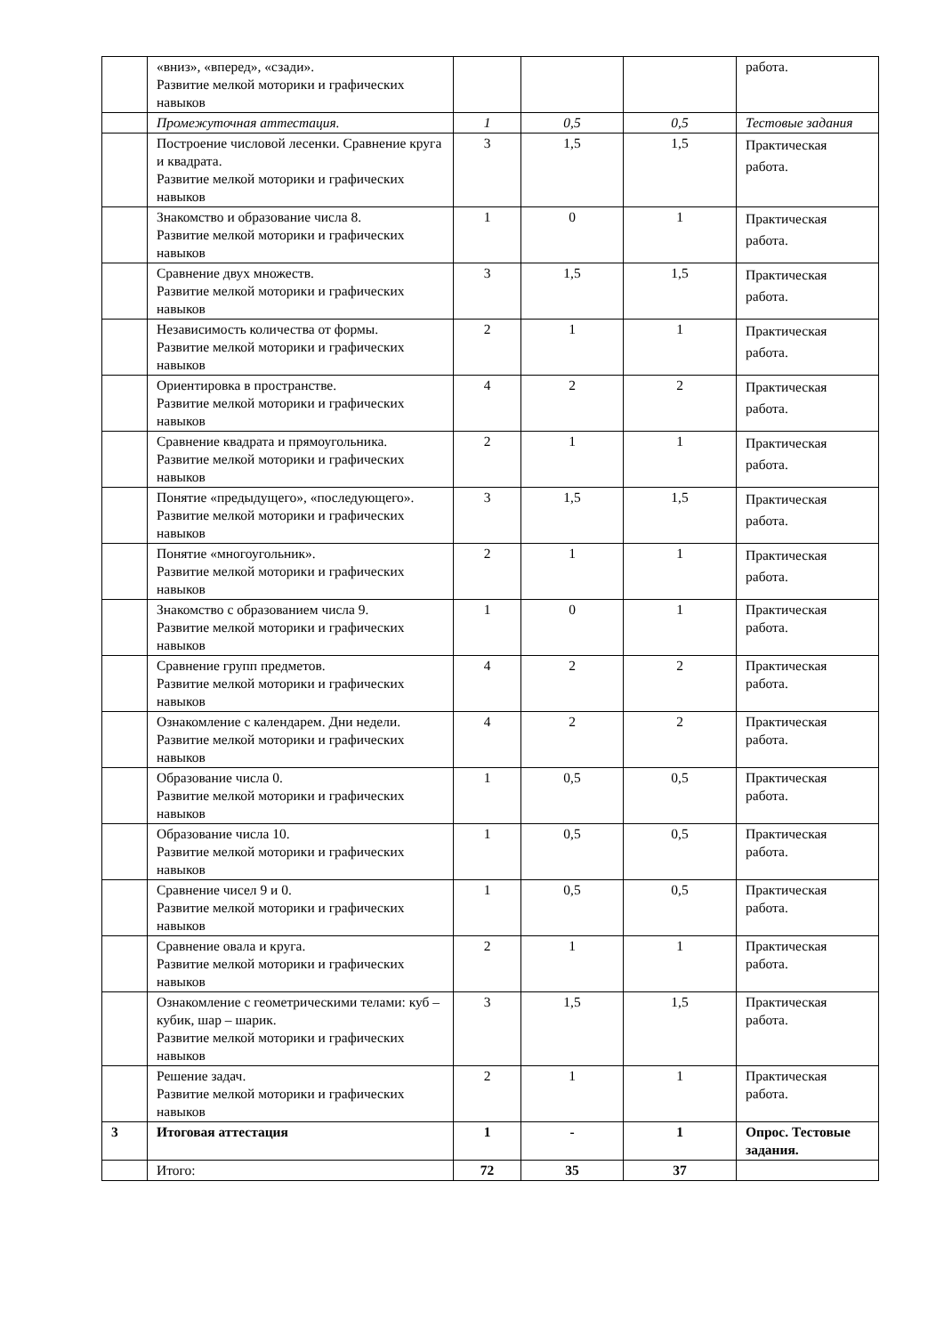| | «вниз», «вперед», «сзади». Развитие мелкой моторики и графических навыков | | | | работа. |
| | Промежуточная аттестация. | 1 | 0,5 | 0,5 | Тестовые задания |
| | Построение числовой лесенки. Сравнение круга и квадрата. Развитие мелкой моторики и графических навыков | 3 | 1,5 | 1,5 | Практическая работа. |
| | Знакомство и образование числа 8. Развитие мелкой моторики и графических навыков | 1 | 0 | 1 | Практическая работа. |
| | Сравнение двух множеств. Развитие мелкой моторики и графических навыков | 3 | 1,5 | 1,5 | Практическая работа. |
| | Независимость количества от формы. Развитие мелкой моторики и графических навыков | 2 | 1 | 1 | Практическая работа. |
| | Ориентировка в пространстве. Развитие мелкой моторики и графических навыков | 4 | 2 | 2 | Практическая работа. |
| | Сравнение квадрата и прямоугольника. Развитие мелкой моторики и графических навыков | 2 | 1 | 1 | Практическая работа. |
| | Понятие «предыдущего», «последующего». Развитие мелкой моторики и графических навыков | 3 | 1,5 | 1,5 | Практическая работа. |
| | Понятие «многоугольник». Развитие мелкой моторики и графических навыков | 2 | 1 | 1 | Практическая работа. |
| | Знакомство с образованием числа 9. Развитие мелкой моторики и графических навыков | 1 | 0 | 1 | Практическая работа. |
| | Сравнение групп предметов. Развитие мелкой моторики и графических навыков | 4 | 2 | 2 | Практическая работа. |
| | Ознакомление с календарем. Дни недели. Развитие мелкой моторики и графических навыков | 4 | 2 | 2 | Практическая работа. |
| | Образование числа 0. Развитие мелкой моторики и графических навыков | 1 | 0,5 | 0,5 | Практическая работа. |
| | Образование числа 10. Развитие мелкой моторики и графических навыков | 1 | 0,5 | 0,5 | Практическая работа. |
| | Сравнение чисел 9 и 0. Развитие мелкой моторики и графических навыков | 1 | 0,5 | 0,5 | Практическая работа. |
| | Сравнение овала и круга. Развитие мелкой моторики и графических навыков | 2 | 1 | 1 | Практическая работа. |
| | Ознакомление с геометрическими телами: куб – кубик, шар – шарик. Развитие мелкой моторики и графических навыков | 3 | 1,5 | 1,5 | Практическая работа. |
| | Решение задач. Развитие мелкой моторики и графических навыков | 2 | 1 | 1 | Практическая работа. |
| 3 | Итоговая аттестация | 1 | - | 1 | Опрос. Тестовые задания. |
| | Итого: | 72 | 35 | 37 | |